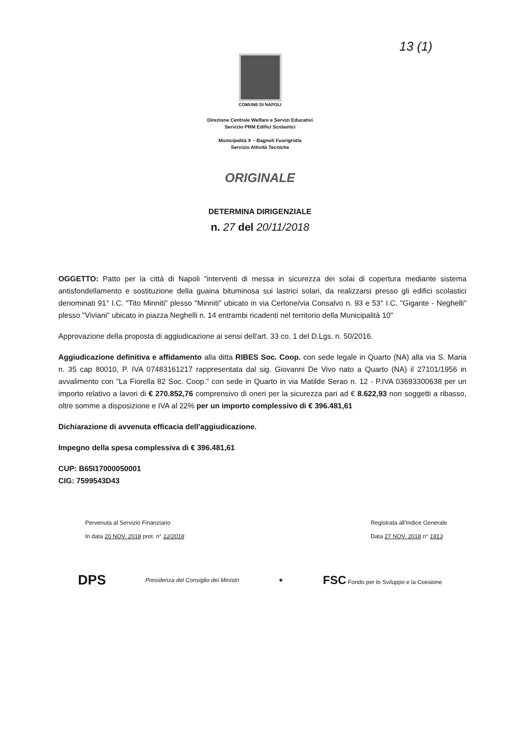13 (1)
COMUNE DI NAPOLI
Direzione Centrale Welfare e Servizi Educativi
Servizio PRM Edifici Scolastici
Municipalità X – Bagnoli Fuorigrotta
Servizio Attività Tecniche
ORIGINALE
DETERMINA DIRIGENZIALE
n. 27 del 20/11/2018
OGGETTO: Patto per la città di Napoli "interventi di messa in sicurezza dei solai di copertura mediante sistema antisfondellamento e sostituzione della guaina bituminosa sui lastrici solari, da realizzarsi presso gli edifici scolastici denominati 91° I.C. "Tito Minniti" plesso "Minniti" ubicato in via Cerlone/via Consalvo n. 93 e 53° I.C. "Gigante - Neghelli" plesso "Viviani" ubicato in piazza Neghelli n. 14 entrambi ricadenti nel territorio della Municipalità 10"
Approvazione della proposta di aggiudicazione ai sensi dell'art. 33 co. 1 del D.Lgs. n. 50/2016.
Aggiudicazione definitiva e affidamento alla ditta RIBES Soc. Coop. con sede legale in Quarto (NA) alla via S. Maria n. 35 cap 80010, P. IVA 07483161217 rappresentata dal sig. Giovanni De Vivo nato a Quarto (NA) il 27101/1956 in avvalimento con "La Fiorella 82 Soc. Coop." con sede in Quarto in via Matilde Serao n. 12 - P.IVA 03693300638 per un importo relativo a lavori di € 270.852,76 comprensivo di oneri per la sicurezza pari ad € 8.622,93 non soggetti a ribasso, oltre somme a disposizione e IVA al 22% per un importo complessivo di € 396.481,61
Dichiarazione di avvenuta efficacia dell'aggiudicazione.
Impegno della spesa complessiva di € 396.481,61
CUP: B65I17000050001
CIG: 7599543D43
Pervenuta al Servizio Finanziario
In data 20 NOV. 2018 prot. n° 12/2018
Registrata all'Indice Generale
Data 27 NOV. 2018 n° 1813
DPS Presidenza del Consiglio dei Ministri ★ FSC Fondo per lo Sviluppo e la Coesione